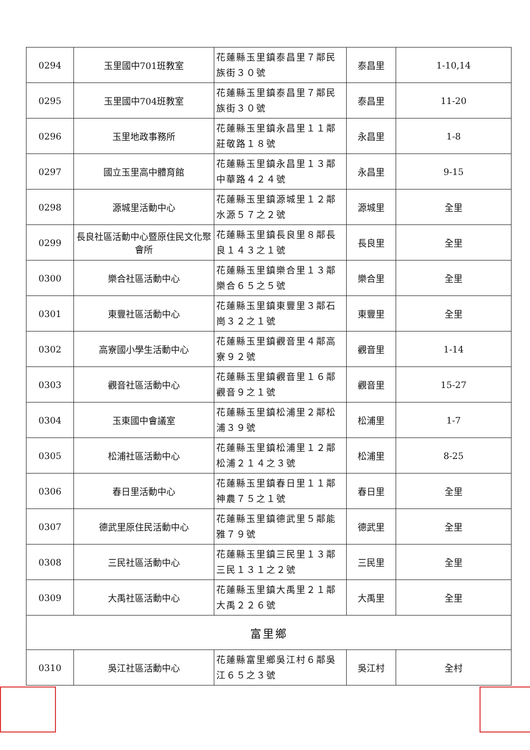| 0294 | 玉里國中701班教室 | 花蓮縣玉里鎮泰昌里７鄰民族街３０號 | 泰昌里 | 1-10,14 |
| 0295 | 玉里國中704班教室 | 花蓮縣玉里鎮泰昌里７鄰民族街３０號 | 泰昌里 | 11-20 |
| 0296 | 玉里地政事務所 | 花蓮縣玉里鎮永昌里１１鄰莊敬路１８號 | 永昌里 | 1-8 |
| 0297 | 國立玉里高中體育館 | 花蓮縣玉里鎮永昌里１３鄰中華路４２４號 | 永昌里 | 9-15 |
| 0298 | 源城里活動中心 | 花蓮縣玉里鎮源城里１２鄰水源５７之２號 | 源城里 | 全里 |
| 0299 | 長良社區活動中心暨原住民文化聚會所 | 花蓮縣玉里鎮長良里８鄰長良１４３之１號 | 長良里 | 全里 |
| 0300 | 樂合社區活動中心 | 花蓮縣玉里鎮樂合里１３鄰樂合６５之５號 | 樂合里 | 全里 |
| 0301 | 東豐社區活動中心 | 花蓮縣玉里鎮東豐里３鄰石崗３２之１號 | 東豐里 | 全里 |
| 0302 | 高寮國小學生活動中心 | 花蓮縣玉里鎮觀音里４鄰高寮９２號 | 觀音里 | 1-14 |
| 0303 | 觀音社區活動中心 | 花蓮縣玉里鎮觀音里１６鄰觀音９之１號 | 觀音里 | 15-27 |
| 0304 | 玉東國中會議室 | 花蓮縣玉里鎮松浦里２鄰松浦３９號 | 松浦里 | 1-7 |
| 0305 | 松浦社區活動中心 | 花蓮縣玉里鎮松浦里１２鄰松浦２１４之３號 | 松浦里 | 8-25 |
| 0306 | 春日里活動中心 | 花蓮縣玉里鎮春日里１１鄰神農７５之１號 | 春日里 | 全里 |
| 0307 | 德武里原住民活動中心 | 花蓮縣玉里鎮德武里５鄰能雅７９號 | 德武里 | 全里 |
| 0308 | 三民社區活動中心 | 花蓮縣玉里鎮三民里１３鄰三民１３１之２號 | 三民里 | 全里 |
| 0309 | 大禹社區活動中心 | 花蓮縣玉里鎮大禹里２１鄰大禹２２６號 | 大禹里 | 全里 |
| 富里鄉 | | | | |
| 0310 | 吳江社區活動中心 | 花蓮縣富里鄉吳江村６鄰吳江６５之３號 | 吳江村 | 全村 |